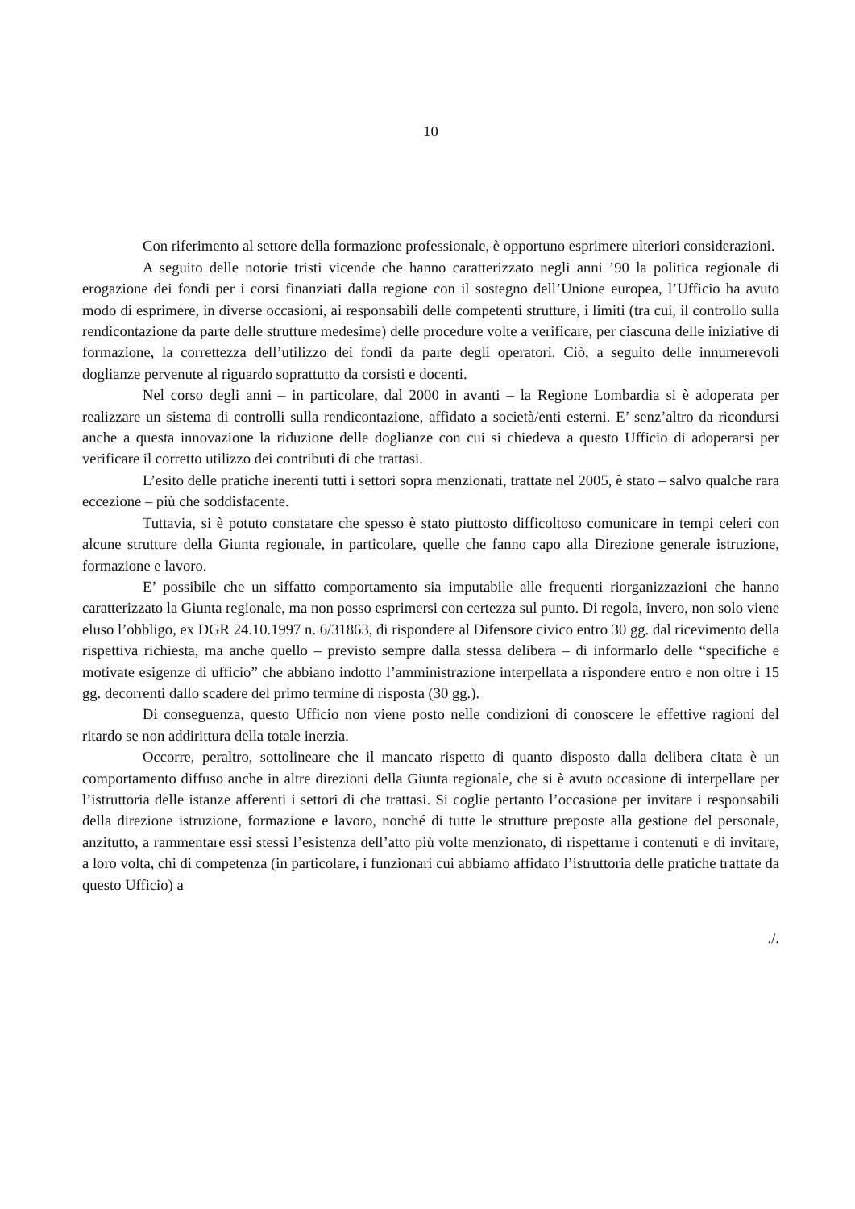10
Con riferimento al settore della formazione professionale, è opportuno esprimere ulteriori considerazioni.
A seguito delle notorie tristi vicende che hanno caratterizzato negli anni ’90 la politica regionale di erogazione dei fondi per i corsi finanziati dalla regione con il sostegno dell’Unione europea, l’Ufficio ha avuto modo di esprimere, in diverse occasioni, ai responsabili delle competenti strutture, i limiti (tra cui, il controllo sulla rendicontazione da parte delle strutture medesime) delle procedure volte a verificare, per ciascuna delle iniziative di formazione, la correttezza dell’utilizzo dei fondi da parte degli operatori. Ciò, a seguito delle innumerevoli doglianze pervenute al riguardo soprattutto da corsisti e docenti.
Nel corso degli anni – in particolare, dal 2000 in avanti – la Regione Lombardia si è adoperata per realizzare un sistema di controlli sulla rendicontazione, affidato a società/enti esterni. E’ senz’altro da ricondursi anche a questa innovazione la riduzione delle doglianze con cui si chiedeva a questo Ufficio di adoperarsi per verificare il corretto utilizzo dei contributi di che trattasi.
L’esito delle pratiche inerenti tutti i settori sopra menzionati, trattate nel 2005, è stato – salvo qualche rara eccezione – più che soddisfacente.
Tuttavia, si è potuto constatare che spesso è stato piuttosto difficoltoso comunicare in tempi celeri con alcune strutture della Giunta regionale, in particolare, quelle che fanno capo alla Direzione generale istruzione, formazione e lavoro.
E’ possibile che un siffatto comportamento sia imputabile alle frequenti riorganizzazioni che hanno caratterizzato la Giunta regionale, ma non posso esprimersi con certezza sul punto. Di regola, invero, non solo viene eluso l’obbligo, ex DGR 24.10.1997 n. 6/31863, di rispondere al Difensore civico entro 30 gg. dal ricevimento della rispettiva richiesta, ma anche quello – previsto sempre dalla stessa delibera – di informarlo delle “specifiche e motivate esigenze di ufficio” che abbiano indotto l’amministrazione interpellata a rispondere entro e non oltre i 15 gg. decorrenti dallo scadere del primo termine di risposta (30 gg.).
Di conseguenza, questo Ufficio non viene posto nelle condizioni di conoscere le effettive ragioni del ritardo se non addirittura della totale inerzia.
Occorre, peraltro, sottolineare che il mancato rispetto di quanto disposto dalla delibera citata è un comportamento diffuso anche in altre direzioni della Giunta regionale, che si è avuto occasione di interpellare per l’istruttoria delle istanze afferenti i settori di che trattasi. Si coglie pertanto l’occasione per invitare i responsabili della direzione istruzione, formazione e lavoro, nonché di tutte le strutture preposte alla gestione del personale, anzitutto, a rammentare essi stessi l’esistenza dell’atto più volte menzionato, di rispettarne i contenuti e di invitare, a loro volta, chi di competenza (in particolare, i funzionari cui abbiamo affidato l’istruttoria delle pratiche trattate da questo Ufficio) a
./.